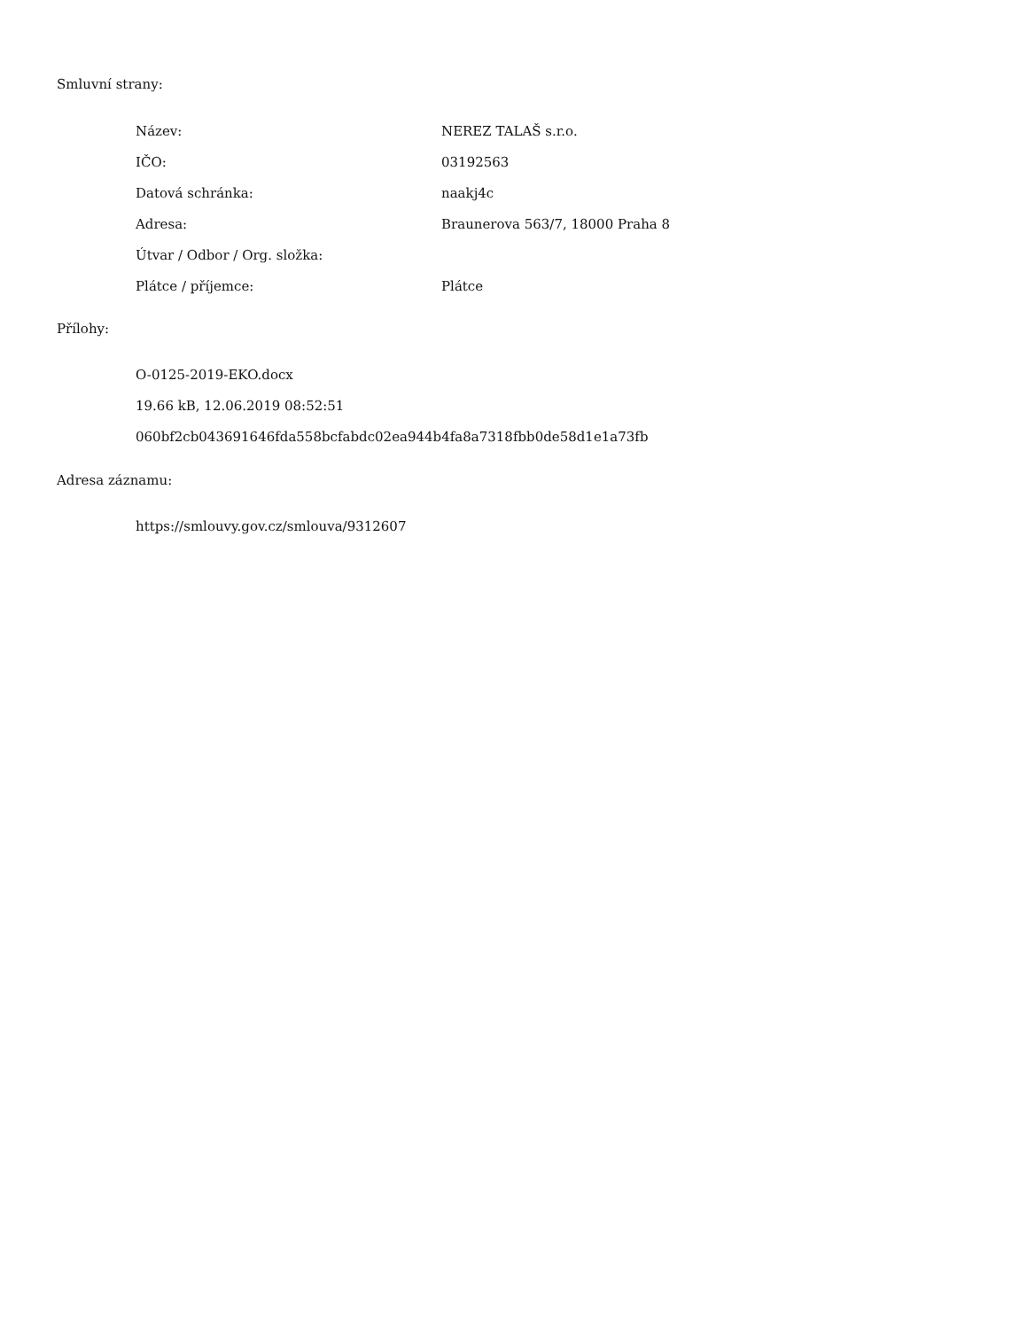Smluvní strany:
| Název: | NEREZ TALAŠ s.r.o. |
| IČO: | 03192563 |
| Datová schránka: | naakj4c |
| Adresa: | Braunerova 563/7, 18000 Praha 8 |
| Útvar / Odbor / Org. složka: | |
| Plátce / příjemce: | Plátce |
Přílohy:
O-0125-2019-EKO.docx
19.66 kB, 12.06.2019 08:52:51
060bf2cb043691646fda558bcfabdc02ea944b4fa8a7318fbb0de58d1e1a73fb
Adresa záznamu:
https://smlouvy.gov.cz/smlouva/9312607